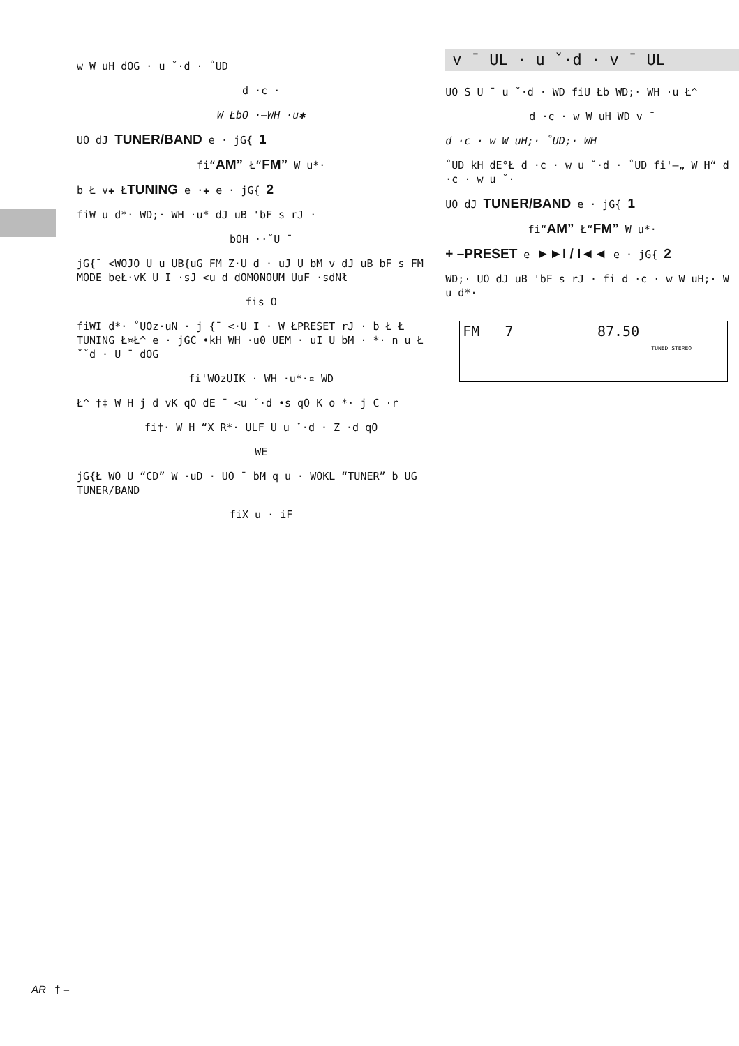w W uH dOG · u ˇ·d · ˚UD
d ·c ·
W ŁbO ·–WH ·u✱
UO dJ TUNER/BAND e · jG{ 1
fi“AM” Ł“FM” W u*·
b Ł v✚ ŁTUNING e ·✚ e · jG{ 2
fiW u d*· WD;· WH ·u* dJ uB 'bF s rJ ·
bOH ··ˇU ¯
jG{¯ <WOJO U u UB{uG FM Z·U d · uJ U bM v dJ uB bF s FM MODE beŁ·vK U I ·sJ <u d dOMONOUM UuF ·sdNł
fis O
fiWI d*· ˚UOz·uN · j {¯ <·U I · W ŁPRESET rJ · b Ł Ł TUNING Ł¤Ł^ e · jGC •kH WH ·u0 UEM · uI U bM · *· n u Ł ˇˇd · U ¯ dOG
fi'WOzUIK · WH ·u*·¤ WD
Ł^ †‡ W H j d vK qO dE ¯ <u ˇ·d •s qO K o *· j C ·r
fi†· W H “X R*· ULF U u ˇ·d · Z ·d qO
WE
jG{Ł WO U “CD” W ·uD · UO ¯ bM q u · WOKL “TUNER” b UG TUNER/BAND
fiX u · iF
v ¯ UL · u ˇ·d · v ¯ UL
UO S U ¯ u ˇ·d · WD fiU Łb WD;· WH ·u Ł^
d ·c · w W uH WD v ¯
d ·c · w W uH;· ˚UD;· WH
˚UD kH dE°Ł d ·c · w u ˇ·d · ˚UD fi'–„ W H“ d ·c · w u ˇ·
UO dJ TUNER/BAND e · jG{ 1
fi“AM” Ł“FM” W u*·
+ –PRESET e ►►I / I◄◄ e · jG{ 2
WD;· UO dJ uB 'bF s rJ · fi d ·c · w W uH;· W u d*·
FM 7 87.50
TUNED STEREO
AR † –